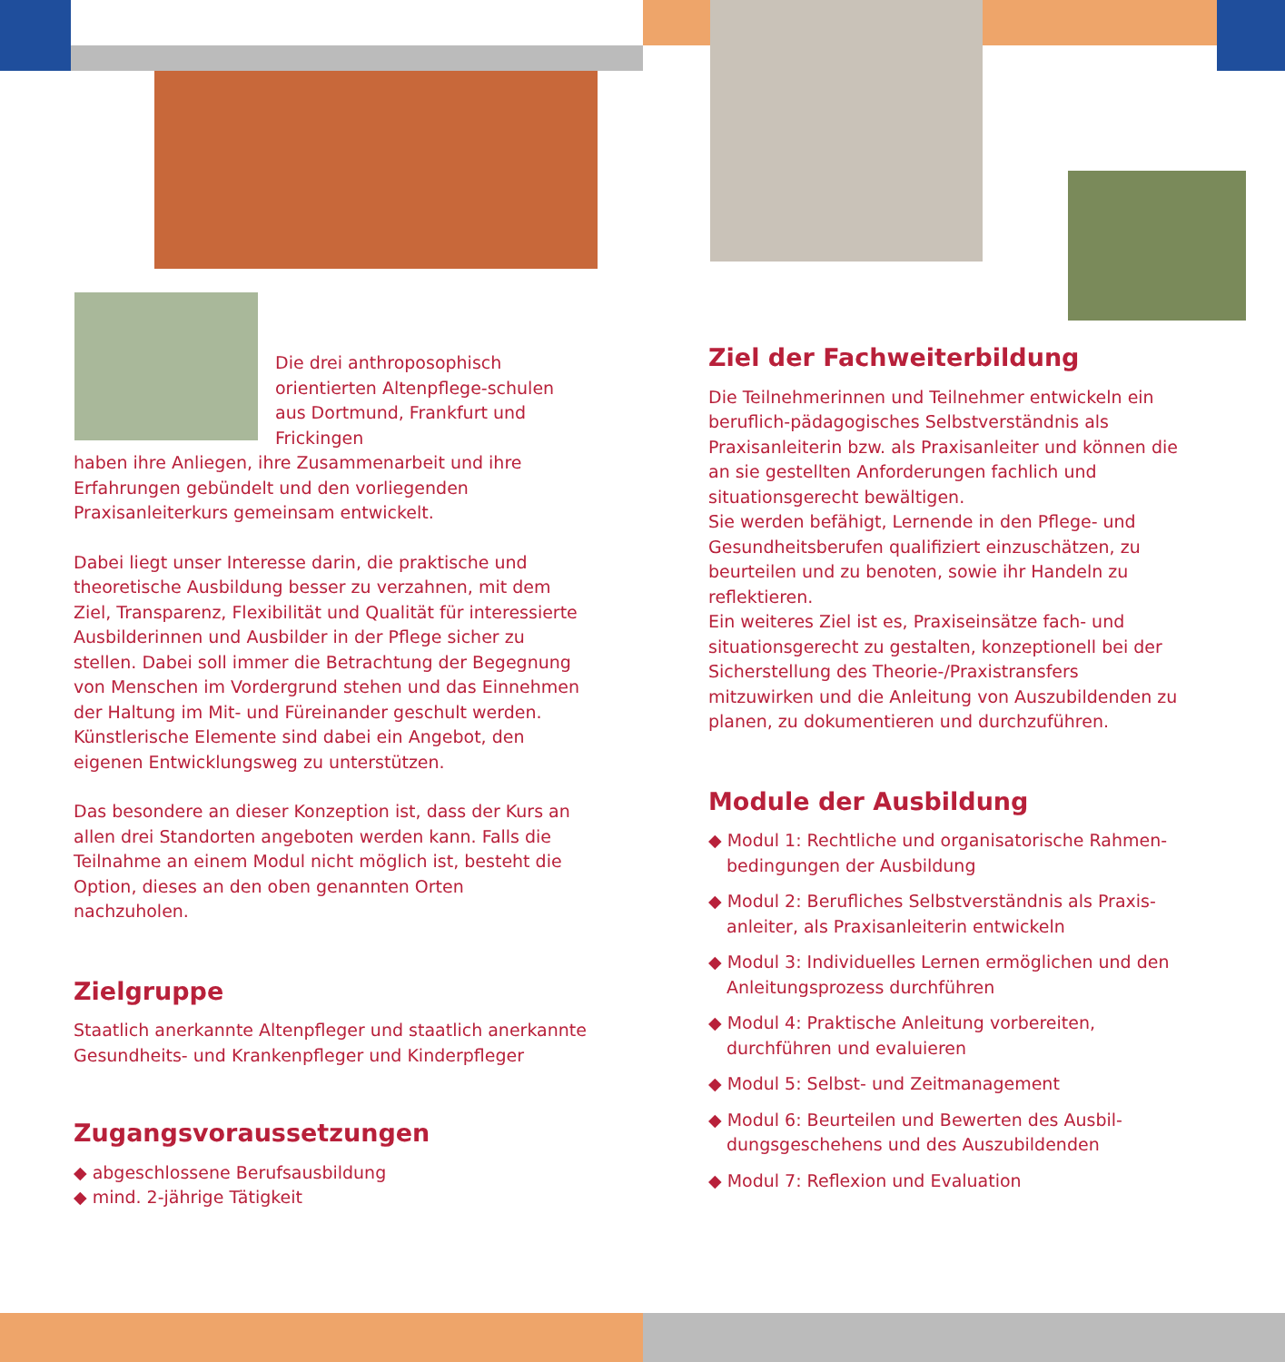Die drei anthroposophisch orientierten Altenpflege-schulen aus Dortmund, Frankfurt und Frickingen
haben ihre Anliegen, ihre Zusammenarbeit und ihre Erfahrungen gebündelt und den vorliegenden Praxisanleiterkurs gemeinsam entwickelt.
Dabei liegt unser Interesse darin, die praktische und theoretische Ausbildung besser zu verzahnen, mit dem Ziel, Transparenz, Flexibilität und Qualität für interessierte Ausbilderinnen und Ausbilder in der Pflege sicher zu stellen. Dabei soll immer die Betrachtung der Begegnung von Menschen im Vordergrund stehen und das Einnehmen der Haltung im Mit- und Füreinander geschult werden. Künstlerische Elemente sind dabei ein Angebot, den eigenen Entwicklungsweg zu unterstützen.
Das besondere an dieser Konzeption ist, dass der Kurs an allen drei Standorten angeboten werden kann. Falls die Teilnahme an einem Modul nicht möglich ist, besteht die Option, dieses an den oben genannten Orten nachzuholen.
Zielgruppe
Staatlich anerkannte Altenpfleger und staatlich anerkannte Gesundheits- und Krankenpfleger und Kinderpfleger
Zugangsvoraussetzungen
◆ abgeschlossene Berufsausbildung
◆ mind. 2-jährige Tätigkeit
Ziel der Fachweiterbildung
Die Teilnehmerinnen und Teilnehmer entwickeln ein beruflich-pädagogisches Selbstverständnis als Praxisanleiterin bzw. als Praxisanleiter und können die an sie gestellten Anforderungen fachlich und situationsgerecht bewältigen.
Sie werden befähigt, Lernende in den Pflege- und Gesundheitsberufen qualifiziert einzuschätzen, zu beurteilen und zu benoten, sowie ihr Handeln zu reflektieren.
Ein weiteres Ziel ist es, Praxiseinsätze fach- und situationsgerecht zu gestalten, konzeptionell bei der Sicherstellung des Theorie-/Praxistransfers mitzuwirken und die Anleitung von Auszubildenden zu planen, zu dokumentieren und durchzuführen.
Module der Ausbildung
◆ Modul 1: Rechtliche und organisatorische Rahmen-bedingungen der Ausbildung
◆ Modul 2: Berufliches Selbstverständnis als Praxis-anleiter, als Praxisanleiterin entwickeln
◆ Modul 3: Individuelles Lernen ermöglichen und den Anleitungsprozess durchführen
◆ Modul 4: Praktische Anleitung vorbereiten, durchführen und evaluieren
◆ Modul 5: Selbst- und Zeitmanagement
◆ Modul 6: Beurteilen und Bewerten des Ausbil-dungsgeschehens und des Auszubildenden
◆ Modul 7: Reflexion und Evaluation